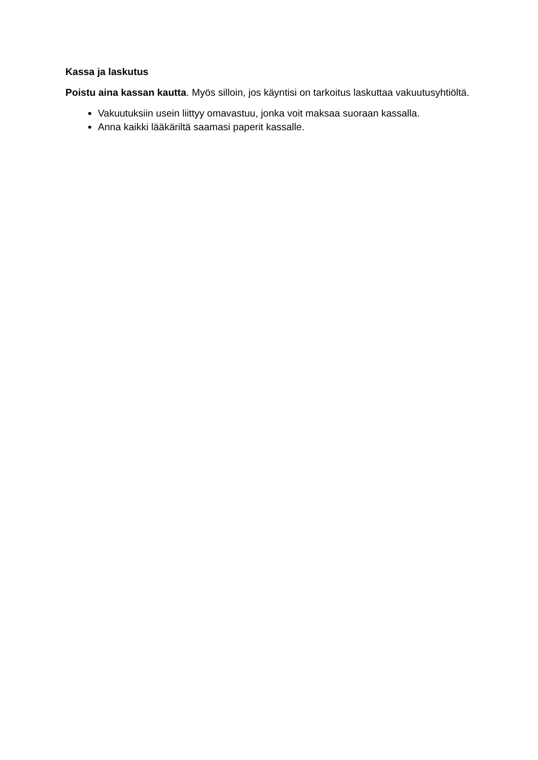Kassa ja laskutus
Poistu aina kassan kautta. Myös silloin, jos käyntisi on tarkoitus laskuttaa vakuutusyhtiöltä.
Vakuutuksiin usein liittyy omavastuu, jonka voit maksaa suoraan kassalla.
Anna kaikki lääkäriltä saamasi paperit kassalle.